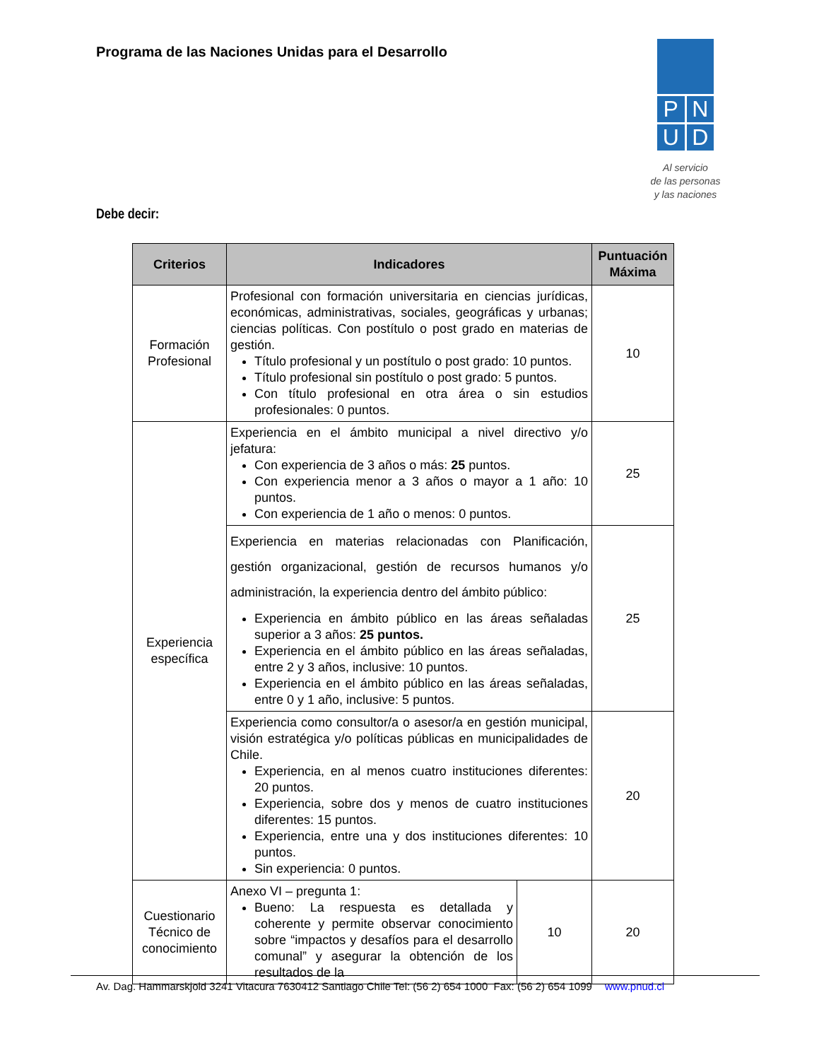Programa de las Naciones Unidas para el Desarrollo
P
N
U
D
Al servicio
de las personas
y las naciones
Debe decir:
| Criterios | Indicadores | | Puntuación Máxima |
| --- | --- | --- | --- |
| Formación Profesional | Profesional con formación universitaria en ciencias jurídicas, económicas, administrativas, sociales, geográficas y urbanas; ciencias políticas. Con postítulo o post grado en materias de gestión. Título profesional y un postítulo o post grado: 10 puntos. Título profesional sin postítulo o post grado: 5 puntos. Con título profesional en otra área o sin estudios profesionales: 0 puntos. | | 10 |
| Experiencia específica | Experiencia en el ámbito municipal a nivel directivo y/o jefatura: Con experiencia de 3 años o más: 25 puntos. Con experiencia menor a 3 años o mayor a 1 año: 10 puntos. Con experiencia de 1 año o menos: 0 puntos. | | 25 |
| | Experiencia en materias relacionadas con Planificación, gestión organizacional, gestión de recursos humanos y/o administración, la experiencia dentro del ámbito público: Experiencia en ámbito público en las áreas señaladas superior a 3 años: 25 puntos. Experiencia en el ámbito público en las áreas señaladas, entre 2 y 3 años, inclusive: 10 puntos. Experiencia en el ámbito público en las áreas señaladas, entre 0 y 1 año, inclusive: 5 puntos. | | 25 |
| | Experiencia como consultor/a o asesor/a en gestión municipal, visión estratégica y/o políticas públicas en municipalidades de Chile. Experiencia, en al menos cuatro instituciones diferentes: 20 puntos. Experiencia, sobre dos y menos de cuatro instituciones diferentes: 15 puntos. Experiencia, entre una y dos instituciones diferentes: 10 puntos. Sin experiencia: 0 puntos. | | 20 |
| Cuestionario Técnico de conocimiento | Anexo VI – pregunta 1: Bueno: La respuesta es detallada y coherente y permite observar conocimiento sobre “impactos y desafíos para el desarrollo comunal” y asegurar la obtención de los resultados de la | 10 | 20 |
Av. Dag. Hammarskjold 3241 Vitacura 7630412 Santiago Chile Tel: (56 2) 654 1000 Fax: (56 2) 654 1099 www.pnud.cl